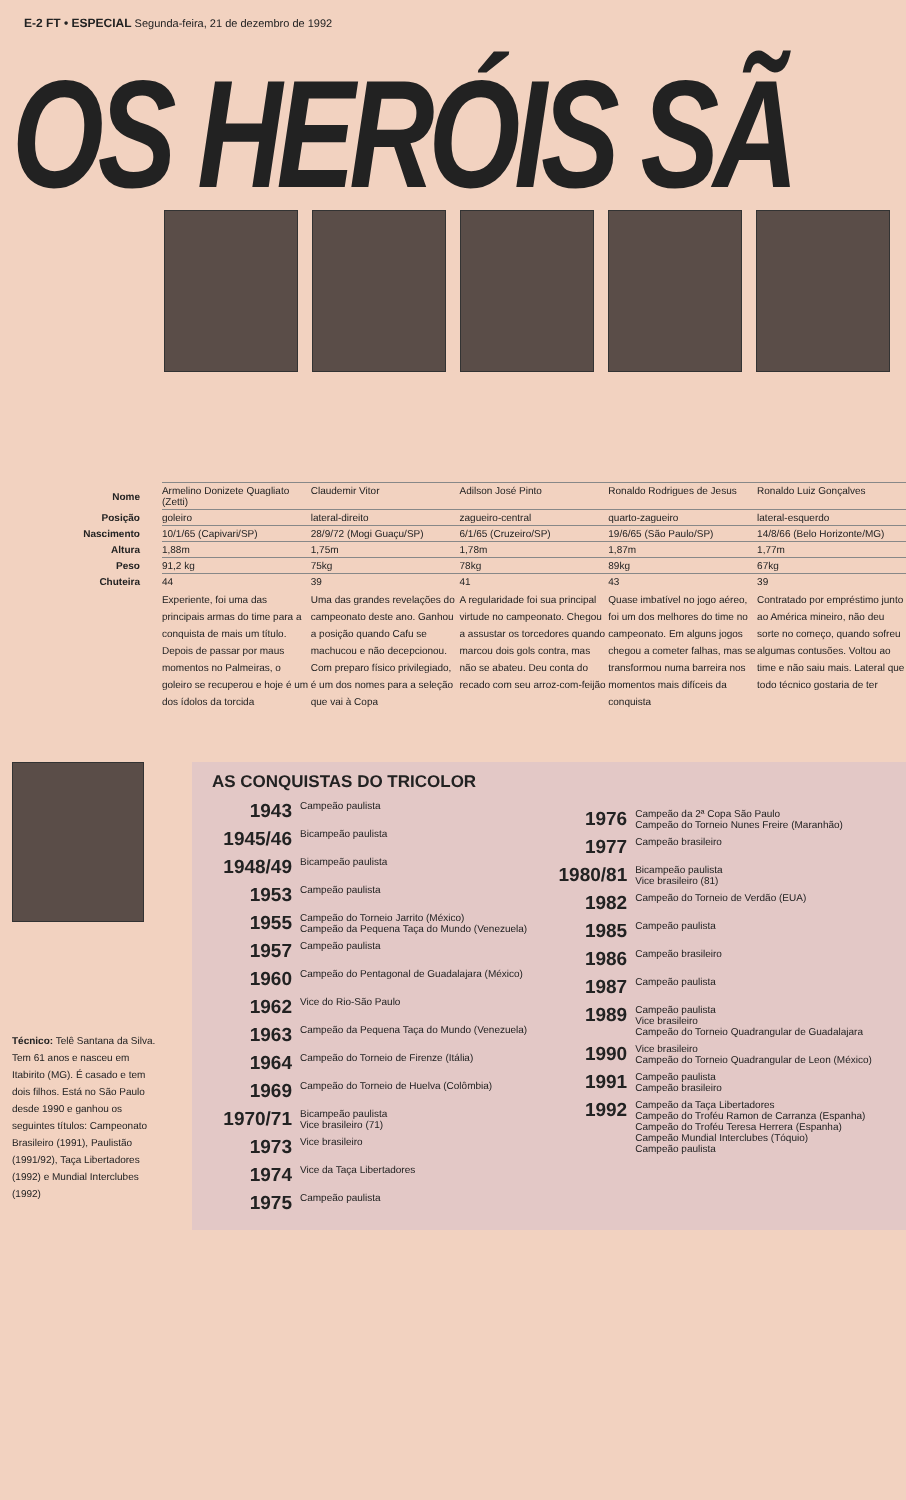E-2 FT • ESPECIAL Segunda-feira, 21 de dezembro de 1992
OS HERÓIS SÃ
| Nome | Armelino Donizete Quagliato (Zetti) | Claudemir Vitor | Adilson José Pinto | Ronaldo Rodrigues de Jesus | Ronaldo Luiz Gonçalves |
| Posição | goleiro | lateral-direito | zagueiro-central | quarto-zagueiro | lateral-esquerdo |
| Nascimento | 10/1/65 (Capivari/SP) | 28/9/72 (Mogi Guaçu/SP) | 6/1/65 (Cruzeiro/SP) | 19/6/65 (São Paulo/SP) | 14/8/66 (Belo Horizonte/MG) |
| Altura | 1,88m | 1,75m | 1,78m | 1,87m | 1,77m |
| Peso | 91,2 kg | 75kg | 78kg | 89kg | 67kg |
| Chuteira | 44 | 39 | 41 | 43 | 39 |
| | Experiente, foi uma das principais armas do time para a conquista de mais um título. Depois de passar por maus momentos no Palmeiras, o goleiro se recuperou e hoje é um dos ídolos da torcida | Uma das grandes revelações do campeonato deste ano. Ganhou a posição quando Cafu se machucou e não decepcionou. Com preparo físico privilegiado, é um dos nomes para a seleção que vai à Copa | A regularidade foi sua principal virtude no campeonato. Chegou a assustar os torcedores quando marcou dois gols contra, mas não se abateu. Deu conta do recado com seu arroz-com-feijão | Quase imbatível no jogo aéreo, foi um dos melhores do time no campeonato. Em alguns jogos chegou a cometer falhas, mas se transformou numa barreira nos momentos mais difíceis da conquista | Contratado por empréstimo junto ao América mineiro, não deu sorte no começo, quando sofreu algumas contusões. Voltou ao time e não saiu mais. Lateral que todo técnico gostaria de ter |
Técnico: Telê Santana da Silva. Tem 61 anos e nasceu em Itabirito (MG). É casado e tem dois filhos. Está no São Paulo desde 1990 e ganhou os seguintes títulos: Campeonato Brasileiro (1991), Paulistão (1991/92), Taça Libertadores (1992) e Mundial Interclubes (1992)
AS CONQUISTAS DO TRICOLOR
1943
Campeão paulista
1945/46
Bicampeão paulista
1948/49
Bicampeão paulista
1953
Campeão paulista
1955
Campeão do Torneio Jarrito (México)
Campeão da Pequena Taça do Mundo (Venezuela)
1957
Campeão paulista
1960
Campeão do Pentagonal de Guadalajara (México)
1962
Vice do Rio-São Paulo
1963
Campeão da Pequena Taça do Mundo (Venezuela)
1964
Campeão do Torneio de Firenze (Itália)
1969
Campeão do Torneio de Huelva (Colômbia)
1970/71
Bicampeão paulista
Vice brasileiro (71)
1973
Vice brasileiro
1974
Vice da Taça Libertadores
1975
Campeão paulista
1976
Campeão da 2ª Copa São Paulo
Campeão do Torneio Nunes Freire (Maranhão)
1977
Campeão brasileiro
1980/81
Bicampeão paulista
Vice brasileiro (81)
1982
Campeão do Torneio de Verdão (EUA)
1985
Campeão paulista
1986
Campeão brasileiro
1987
Campeão paulista
1989
Campeão paulista
Vice brasileiro
Campeão do Torneio Quadrangular de Guadalajara
1990
Vice brasileiro
Campeão do Torneio Quadrangular de Leon (México)
1991
Campeão paulista
Campeão brasileiro
1992
Campeão da Taça Libertadores
Campeão do Troféu Ramon de Carranza (Espanha)
Campeão do Troféu Teresa Herrera (Espanha)
Campeão Mundial Interclubes (Tóquio)
Campeão paulista